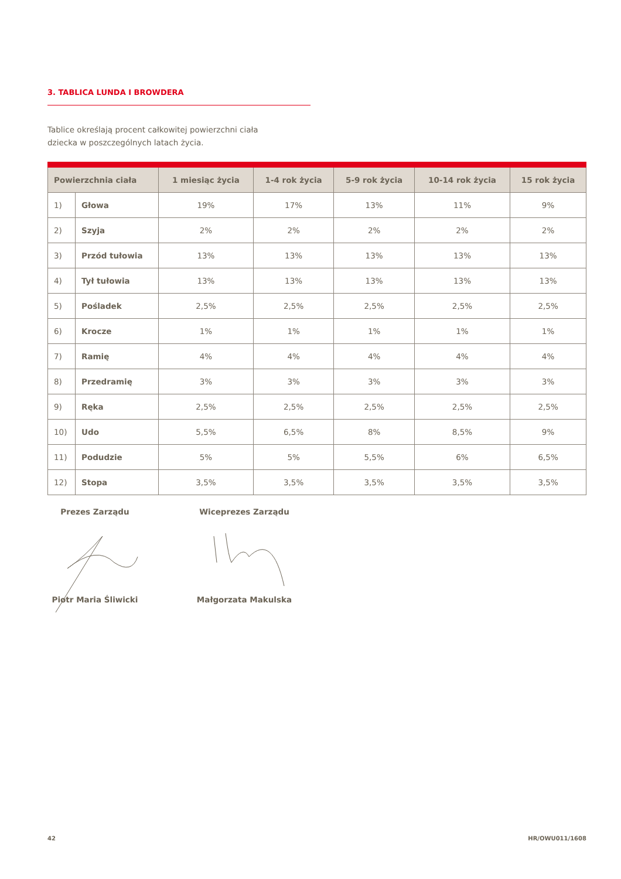3. TABLICA LUNDA I BROWDERA
Tablice określają procent całkowitej powierzchni ciała
dziecka w poszczególnych latach życia.
| Powierzchnia ciała | | 1 miesiąc życia | 1-4 rok życia | 5-9 rok życia | 10-14 rok życia | 15 rok życia |
| --- | --- | --- | --- | --- | --- | --- |
| 1) | Głowa | 19% | 17% | 13% | 11% | 9% |
| 2) | Szyja | 2% | 2% | 2% | 2% | 2% |
| 3) | Przód tułowia | 13% | 13% | 13% | 13% | 13% |
| 4) | Tył tułowia | 13% | 13% | 13% | 13% | 13% |
| 5) | Pośladek | 2,5% | 2,5% | 2,5% | 2,5% | 2,5% |
| 6) | Krocze | 1% | 1% | 1% | 1% | 1% |
| 7) | Ramię | 4% | 4% | 4% | 4% | 4% |
| 8) | Przedramię | 3% | 3% | 3% | 3% | 3% |
| 9) | Ręka | 2,5% | 2,5% | 2,5% | 2,5% | 2,5% |
| 10) | Udo | 5,5% | 6,5% | 8% | 8,5% | 9% |
| 11) | Podudzie | 5% | 5% | 5,5% | 6% | 6,5% |
| 12) | Stopa | 3,5% | 3,5% | 3,5% | 3,5% | 3,5% |
Prezes Zarządu Wiceprezes Zarządu
Piotr Maria Śliwicki Małgorzata Makulska
42 HR/OWU011/1608